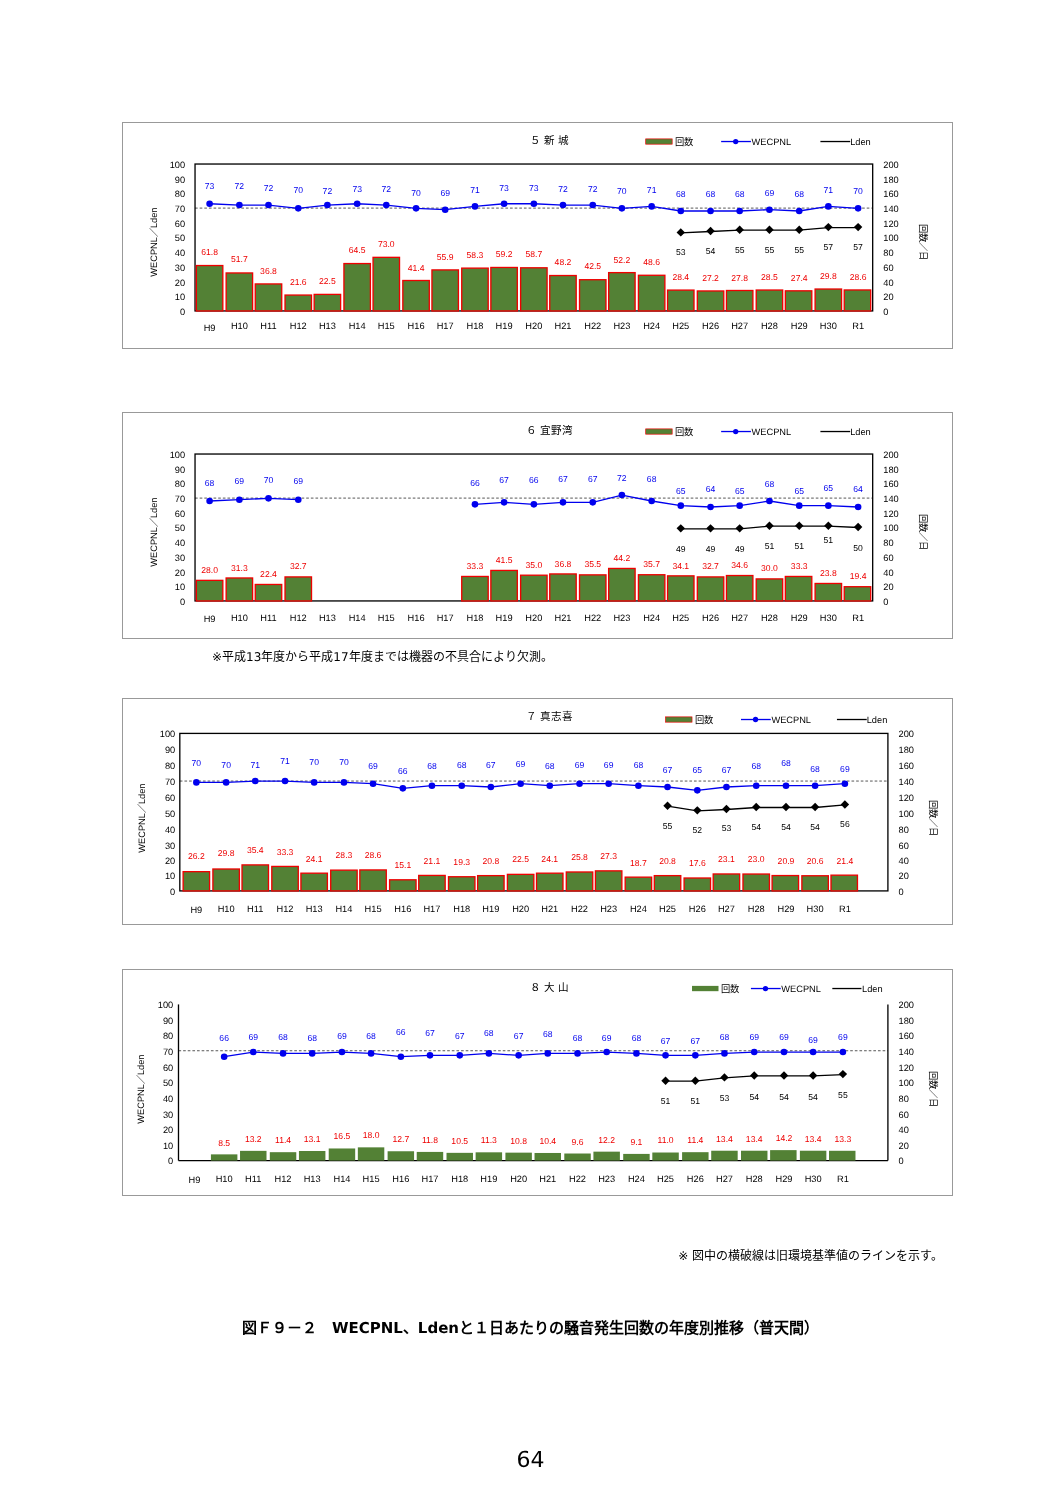５ 新 城
回数
WECPNL
Lden
WECPNL／Lden
回数／日
100
90
80
70
60
50
40
30
20
10
0
200
180
160
140
120
100
80
60
40
20
0
73
72
72
70
72
73
72
70
69
71
73
73
72
72
70
71
68
68
68
69
68
71
70
61.8
51.7
36.8
21.6
22.5
64.5
73.0
41.4
55.9
58.3
59.2
58.7
48.2
42.5
52.2
48.6
28.4
27.2
27.8
28.5
27.4
29.8
28.6
53
54
55
55
55
57
57
H9
H10
H11
H12
H13
H14
H15
H16
H17
H18
H19
H20
H21
H22
H23
H24
H25
H26
H27
H28
H29
H30
R1
６ 宜野湾
回数
WECPNL
Lden
WECPNL／Lden
回数／日
100
90
80
70
60
50
40
30
20
10
0
200
180
160
140
120
100
80
60
40
20
0
68
69
70
69
66
67
66
67
67
72
68
65
64
65
68
65
65
64
28.0
31.3
22.4
32.7
33.3
41.5
35.0
36.8
35.5
44.2
35.7
34.1
32.7
34.6
30.0
33.3
23.8
19.4
49
49
49
51
51
51
50
H9
H10
H11
H12
H13
H14
H15
H16
H17
H18
H19
H20
H21
H22
H23
H24
H25
H26
H27
H28
H29
H30
R1
※平成13年度から平成17年度までは機器の不具合により欠測。
７ 真志喜
回数
WECPNL
Lden
WECPNL／Lden
回数／日
100
90
80
70
60
50
40
30
20
10
0
200
180
160
140
120
100
80
60
40
20
0
70
70
71
71
70
70
69
66
68
68
67
69
68
69
69
68
67
65
67
68
68
68
69
26.2
29.8
35.4
33.3
24.1
28.3
28.6
15.1
21.1
19.3
20.8
22.5
24.1
25.8
27.3
18.7
20.8
17.6
23.1
23.0
20.9
20.6
21.4
55
52
53
54
54
54
56
H9
H10
H11
H12
H13
H14
H15
H16
H17
H18
H19
H20
H21
H22
H23
H24
H25
H26
H27
H28
H29
H30
R1
８ 大 山
回数
WECPNL
Lden
WECPNL／Lden
回数／日
100
90
80
70
60
50
40
30
20
10
0
200
180
160
140
120
100
80
60
40
20
0
66
69
68
68
69
68
66
67
67
68
67
68
68
69
68
67
67
68
69
69
69
69
8.5
13.2
11.4
13.1
16.5
18.0
12.7
11.8
10.5
11.3
10.8
10.4
9.6
12.2
9.1
11.0
11.4
13.4
13.4
14.2
13.4
13.3
51
51
53
54
54
54
55
H9
H10
H11
H12
H13
H14
H15
H16
H17
H18
H19
H20
H21
H22
H23
H24
H25
H26
H27
H28
H29
H30
R1
※ 図中の横破線は旧環境基準値のラインを示す。
図Ｆ９－２　WECPNL、Ldenと１日あたりの騒音発生回数の年度別推移（普天間）
64